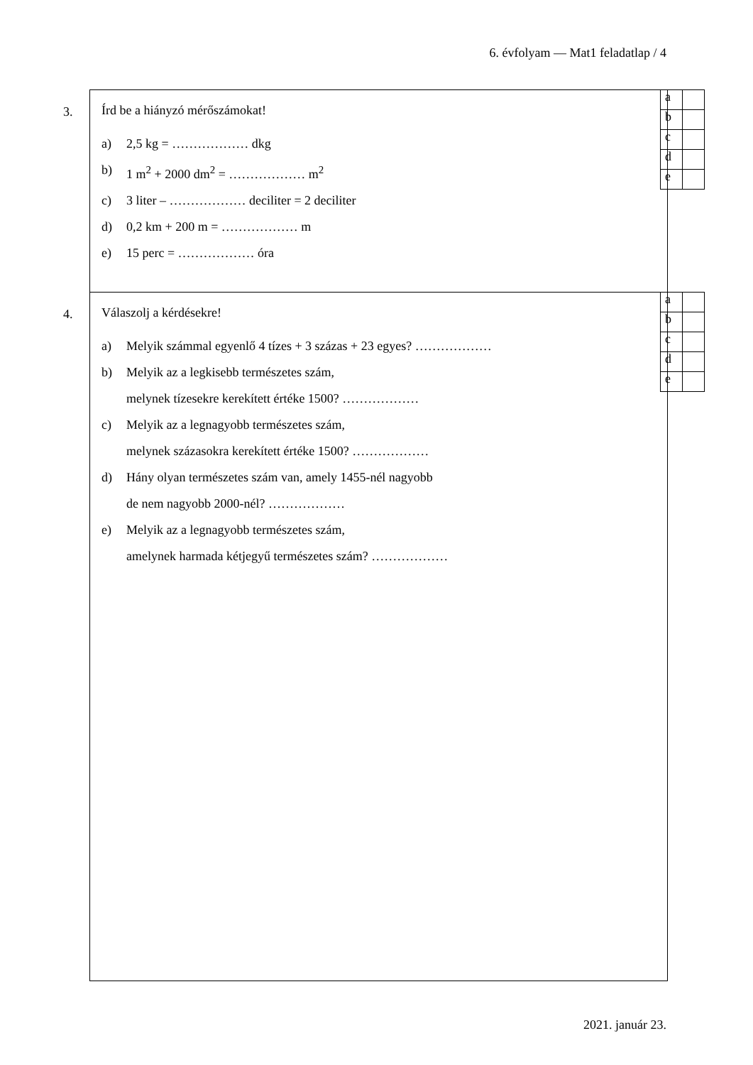6. évfolyam — Mat1 feladatlap / 4
3.
Írd be a hiányzó mérőszámokat!
a) 2,5 kg = ……………… dkg
b) 1 m<sup>2</sup> + 2000 dm<sup>2</sup> = ……………… m<sup>2</sup>
c) 3 liter – ……………… deciliter = 2 deciliter
d) 0,2 km + 200 m = ……………… m
e) 15 perc = ……………… óra
| a | |
| b | |
| c | |
| d | |
| e | |
4.
Válaszolj a kérdésekre!
a) Melyik számmal egyenlő 4 tízes + 3 százas + 23 egyes? ………………
b) Melyik az a legkisebb természetes szám,
melynek tízesekre kerekített értéke 1500? ………………
c) Melyik az a legnagyobb természetes szám,
melynek százasokra kerekített értéke 1500? ………………
d) Hány olyan természetes szám van, amely 1455-nél nagyobb
de nem nagyobb 2000-nél? ………………
e) Melyik az a legnagyobb természetes szám,
amelynek harmada kétjegyű természetes szám? ………………
| a | |
| b | |
| c | |
| d | |
| e | |
2021. január 23.